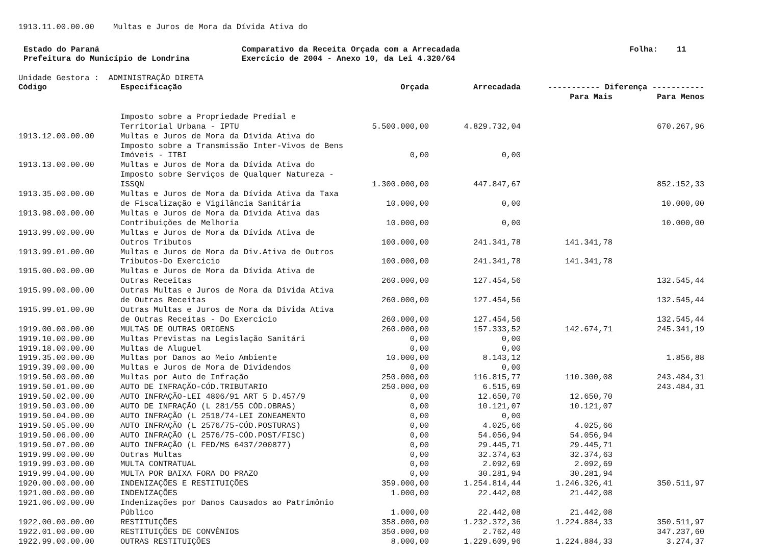1913.11.00.00.00 Multas e Juros de Mora da Dívida Ativa do
Estado do Paraná
Prefeitura do Município de Londrina
Comparativo da Receita Orçada com a Arrecadada
Exercício de 2004 - Anexo 10, da Lei 4.320/64
Folha: 11
Unidade Gestora : ADMINISTRAÇÃO DIRETA
| Código | Especificação | | Orçada | | Arrecadada | ----------- Diferença ----------- | |
| --- | --- | --- | --- | --- | --- | --- | --- |
| | | | | | | Para Mais | Para Menos |
| | | Imposto sobre a Propriedade Predial e Territorial Urbana - IPTU | | 5.500.000,00 | 4.829.732,04 | | 670.267,96 |
| 1913.12.00.00.00 | | Multas e Juros de Mora da Dívida Ativa do Imposto sobre a Transmissão Inter-Vivos de Bens Imóveis - ITBI | | 0,00 | 0,00 | | |
| 1913.13.00.00.00 | | Multas e Juros de Mora da Dívida Ativa do Imposto sobre Serviços de Qualquer Natureza - ISSQN | | 1.300.000,00 | 447.847,67 | | 852.152,33 |
| 1913.35.00.00.00 | | Multas e Juros de Mora da Dívida Ativa da Taxa de Fiscalização e Vigilância Sanitária | | 10.000,00 | 0,00 | | 10.000,00 |
| 1913.98.00.00.00 | | Multas e Juros de Mora da Dívida Ativa das Contribuições de Melhoria | | 10.000,00 | 0,00 | | 10.000,00 |
| 1913.99.00.00.00 | | Multas e Juros de Mora da Dívida Ativa de Outros Tributos | | 100.000,00 | 241.341,78 | 141.341,78 | |
| 1913.99.01.00.00 | | Multas e Juros de Mora da Div.Ativa de Outros Tributos-Do Exercicio | | 100.000,00 | 241.341,78 | 141.341,78 | |
| 1915.00.00.00.00 | | Multas e Juros de Mora da Dívida Ativa de Outras Receitas | | 260.000,00 | 127.454,56 | | 132.545,44 |
| 1915.99.00.00.00 | | Outras Multas e Juros de Mora da Dívida Ativa de Outras Receitas | | 260.000,00 | 127.454,56 | | 132.545,44 |
| 1915.99.01.00.00 | | Outras Multas e Juros de Mora da Divida Ativa de Outras Receitas - Do Exercicio | | 260.000,00 | 127.454,56 | | 132.545,44 |
| 1919.00.00.00.00 | | MULTAS DE OUTRAS ORIGENS | | 260.000,00 | 157.333,52 | 142.674,71 | 245.341,19 |
| 1919.10.00.00.00 | | Multas Previstas na Legislação Sanitári | | 0,00 | 0,00 | | |
| 1919.18.00.00.00 | | Multas de Aluguel | | 0,00 | 0,00 | | |
| 1919.35.00.00.00 | | Multas por Danos ao Meio Ambiente | | 10.000,00 | 8.143,12 | | 1.856,88 |
| 1919.39.00.00.00 | | Multas e Juros de Mora de Dividendos | | 0,00 | 0,00 | | |
| 1919.50.00.00.00 | | Multas por Auto de Infração | | 250.000,00 | 116.815,77 | 110.300,08 | 243.484,31 |
| 1919.50.01.00.00 | | AUTO DE INFRAÇÃO-CÓD.TRIBUTARIO | | 250.000,00 | 6.515,69 | | 243.484,31 |
| 1919.50.02.00.00 | | AUTO INFRAÇÃO-LEI 4806/91 ART 5 D.457/9 | | 0,00 | 12.650,70 | 12.650,70 | |
| 1919.50.03.00.00 | | AUTO DE INFRAÇÃO (L 281/55 CÓD.OBRAS) | | 0,00 | 10.121,07 | 10.121,07 | |
| 1919.50.04.00.00 | | AUTO INFRAÇÃO (L 2518/74-LEI ZONEAMENTO | | 0,00 | 0,00 | | |
| 1919.50.05.00.00 | | AUTO INFRAÇÃO (L 2576/75-CÓD.POSTURAS) | | 0,00 | 4.025,66 | 4.025,66 | |
| 1919.50.06.00.00 | | AUTO INFRAÇÃO (L 2576/75-CÓD.POST/FISC) | | 0,00 | 54.056,94 | 54.056,94 | |
| 1919.50.07.00.00 | | AUTO INFRAÇÃO (L FED/MS 6437/200877) | | 0,00 | 29.445,71 | 29.445,71 | |
| 1919.99.00.00.00 | | Outras Multas | | 0,00 | 32.374,63 | 32.374,63 | |
| 1919.99.03.00.00 | | MULTA CONTRATUAL | | 0,00 | 2.092,69 | 2.092,69 | |
| 1919.99.04.00.00 | | MULTA POR BAIXA FORA DO PRAZO | | 0,00 | 30.281,94 | 30.281,94 | |
| 1920.00.00.00.00 | | INDENIZAÇÕES E RESTITUIÇÕES | | 359.000,00 | 1.254.814,44 | 1.246.326,41 | 350.511,97 |
| 1921.00.00.00.00 | | INDENIZAÇÕES | | 1.000,00 | 22.442,08 | 21.442,08 | |
| 1921.06.00.00.00 | | Indenizações por Danos Causados ao Patrimônio Público | | 1.000,00 | 22.442,08 | 21.442,08 | |
| 1922.00.00.00.00 | | RESTITUIÇÕES | | 358.000,00 | 1.232.372,36 | 1.224.884,33 | 350.511,97 |
| 1922.01.00.00.00 | | RESTITUIÇÕES DE CONVÊNIOS | | 350.000,00 | 2.762,40 | | 347.237,60 |
| 1922.99.00.00.00 | | OUTRAS RESTITUIÇÕES | | 8.000,00 | 1.229.609,96 | 1.224.884,33 | 3.274,37 |